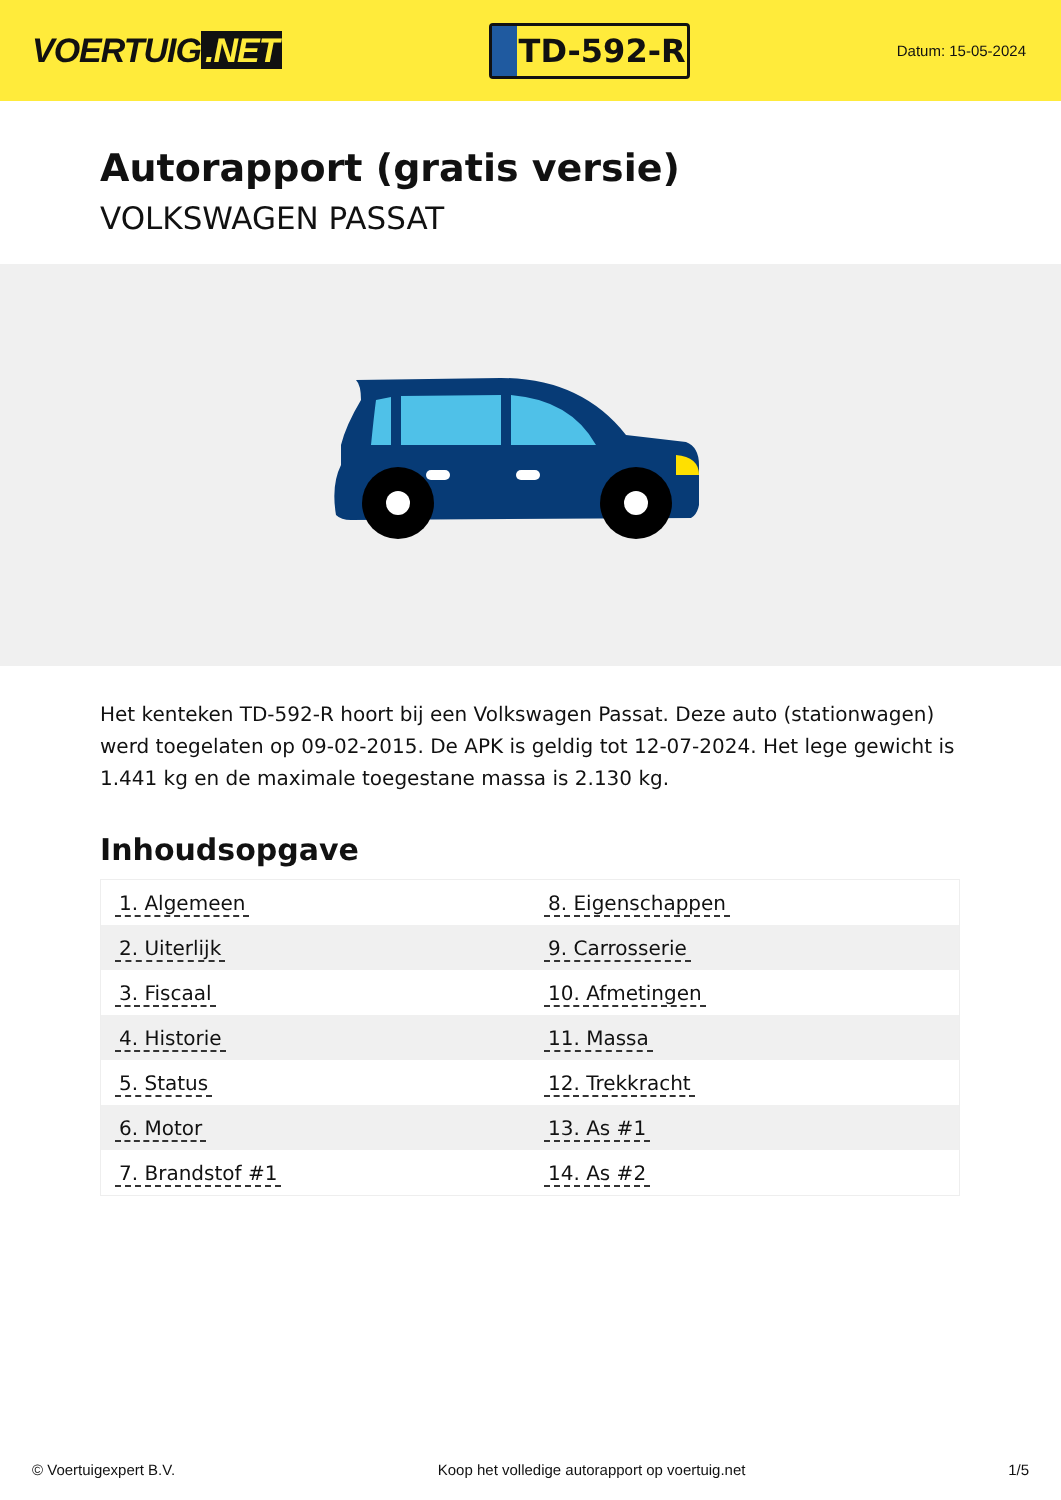VOERTUIG.NET
TD-592-R
Datum: 15-05-2024
Autorapport (gratis versie)
VOLKSWAGEN PASSAT
Het kenteken TD-592-R hoort bij een Volkswagen Passat. Deze auto (stationwagen) werd toegelaten op 09-02-2015. De APK is geldig tot 12-07-2024. Het lege gewicht is 1.441 kg en de maximale toegestane massa is 2.130 kg.
Inhoudsopgave
| 1. Algemeen | 8. Eigenschappen |
| 2. Uiterlijk | 9. Carrosserie |
| 3. Fiscaal | 10. Afmetingen |
| 4. Historie | 11. Massa |
| 5. Status | 12. Trekkracht |
| 6. Motor | 13. As #1 |
| 7. Brandstof #1 | 14. As #2 |
© Voertuigexpert B.V. Koop het volledige autorapport op voertuig.net
1/5